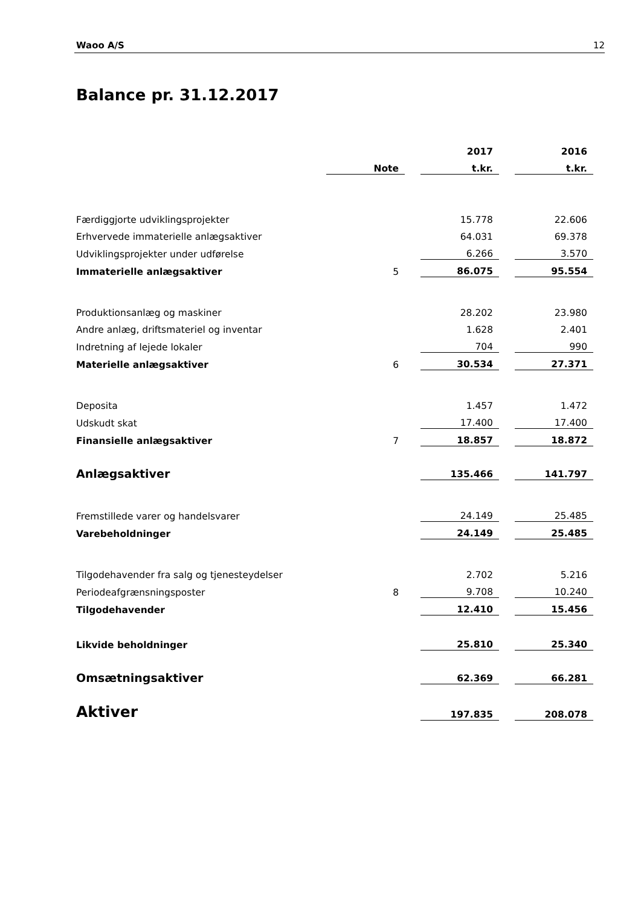Waoo A/S 12
Balance pr. 31.12.2017
| | | | 2017 | | 2016 |
| | Note | | t.kr. | | t.kr. |
| Færdiggjorte udviklingsprojekter | | | 15.778 | | 22.606 |
| Erhvervede immaterielle anlægsaktiver | | | 64.031 | | 69.378 |
| Udviklingsprojekter under udførelse | | | 6.266 | | 3.570 |
| Immaterielle anlægsaktiver | 5 | | 86.075 | | 95.554 |
| Produktionsanlæg og maskiner | | | 28.202 | | 23.980 |
| Andre anlæg, driftsmateriel og inventar | | | 1.628 | | 2.401 |
| Indretning af lejede lokaler | | | 704 | | 990 |
| Materielle anlægsaktiver | 6 | | 30.534 | | 27.371 |
| Deposita | | | 1.457 | | 1.472 |
| Udskudt skat | | | 17.400 | | 17.400 |
| Finansielle anlægsaktiver | 7 | | 18.857 | | 18.872 |
| Anlægsaktiver | | | 135.466 | | 141.797 |
| Fremstillede varer og handelsvarer | | | 24.149 | | 25.485 |
| Varebeholdninger | | | 24.149 | | 25.485 |
| Tilgodehavender fra salg og tjenesteydelser | | | 2.702 | | 5.216 |
| Periodeafgrænsningsposter | 8 | | 9.708 | | 10.240 |
| Tilgodehavender | | | 12.410 | | 15.456 |
| Likvide beholdninger | | | 25.810 | | 25.340 |
| Omsætningsaktiver | | | 62.369 | | 66.281 |
| Aktiver | | | 197.835 | | 208.078 |